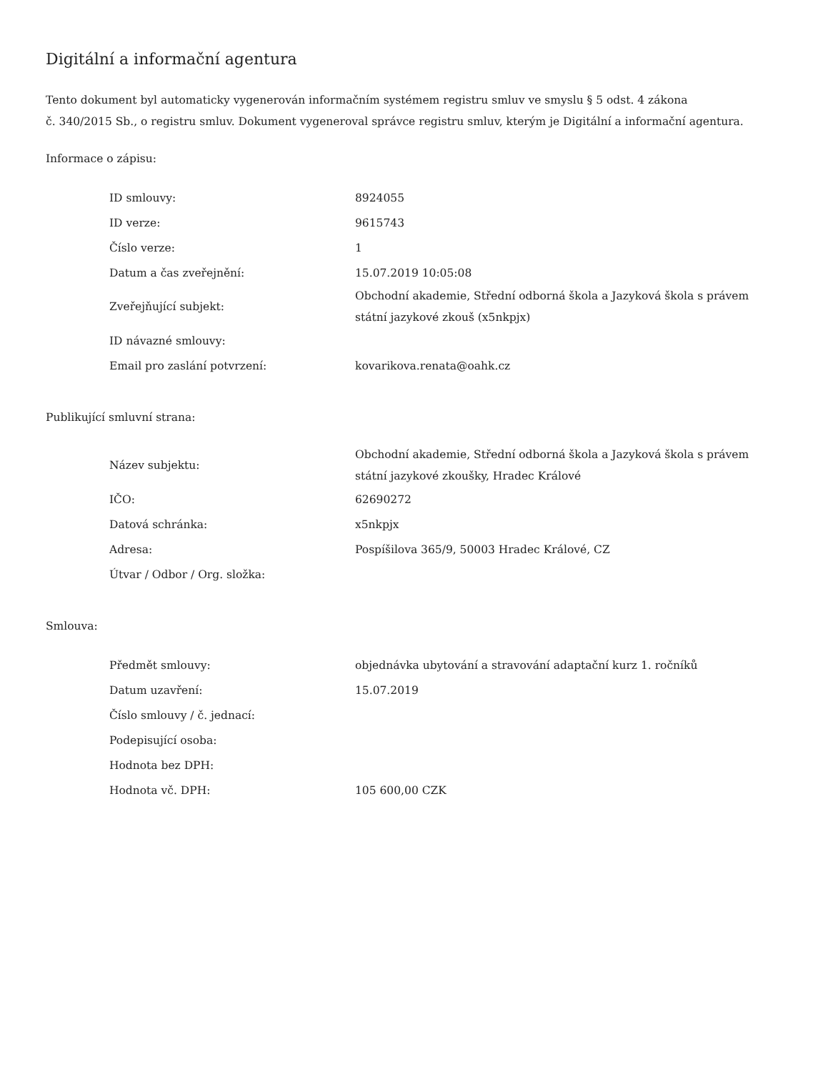Digitální a informační agentura
Tento dokument byl automaticky vygenerován informačním systémem registru smluv ve smyslu § 5 odst. 4 zákona
č. 340/2015 Sb., o registru smluv. Dokument vygeneroval správce registru smluv, kterým je Digitální a informační agentura.
Informace o zápisu:
| ID smlouvy: | 8924055 |
| ID verze: | 9615743 |
| Číslo verze: | 1 |
| Datum a čas zveřejnění: | 15.07.2019 10:05:08 |
| Zveřejňující subjekt: | Obchodní akademie, Střední odborná škola a Jazyková škola s právem státní jazykové zkouš (x5nkpjx) |
| ID návazné smlouvy: | |
| Email pro zaslání potvrzení: | kovarikova.renata@oahk.cz |
Publikující smluvní strana:
| Název subjektu: | Obchodní akademie, Střední odborná škola a Jazyková škola s právem státní jazykové zkoušky, Hradec Králové |
| IČO: | 62690272 |
| Datová schránka: | x5nkpjx |
| Adresa: | Pospíšilova 365/9, 50003 Hradec Králové, CZ |
| Útvar / Odbor / Org. složka: | |
Smlouva:
| Předmět smlouvy: | objednávka ubytování a stravování adaptační kurz 1. ročníků |
| Datum uzavření: | 15.07.2019 |
| Číslo smlouvy / č. jednací: | |
| Podepisující osoba: | |
| Hodnota bez DPH: | |
| Hodnota vč. DPH: | 105 600,00 CZK |